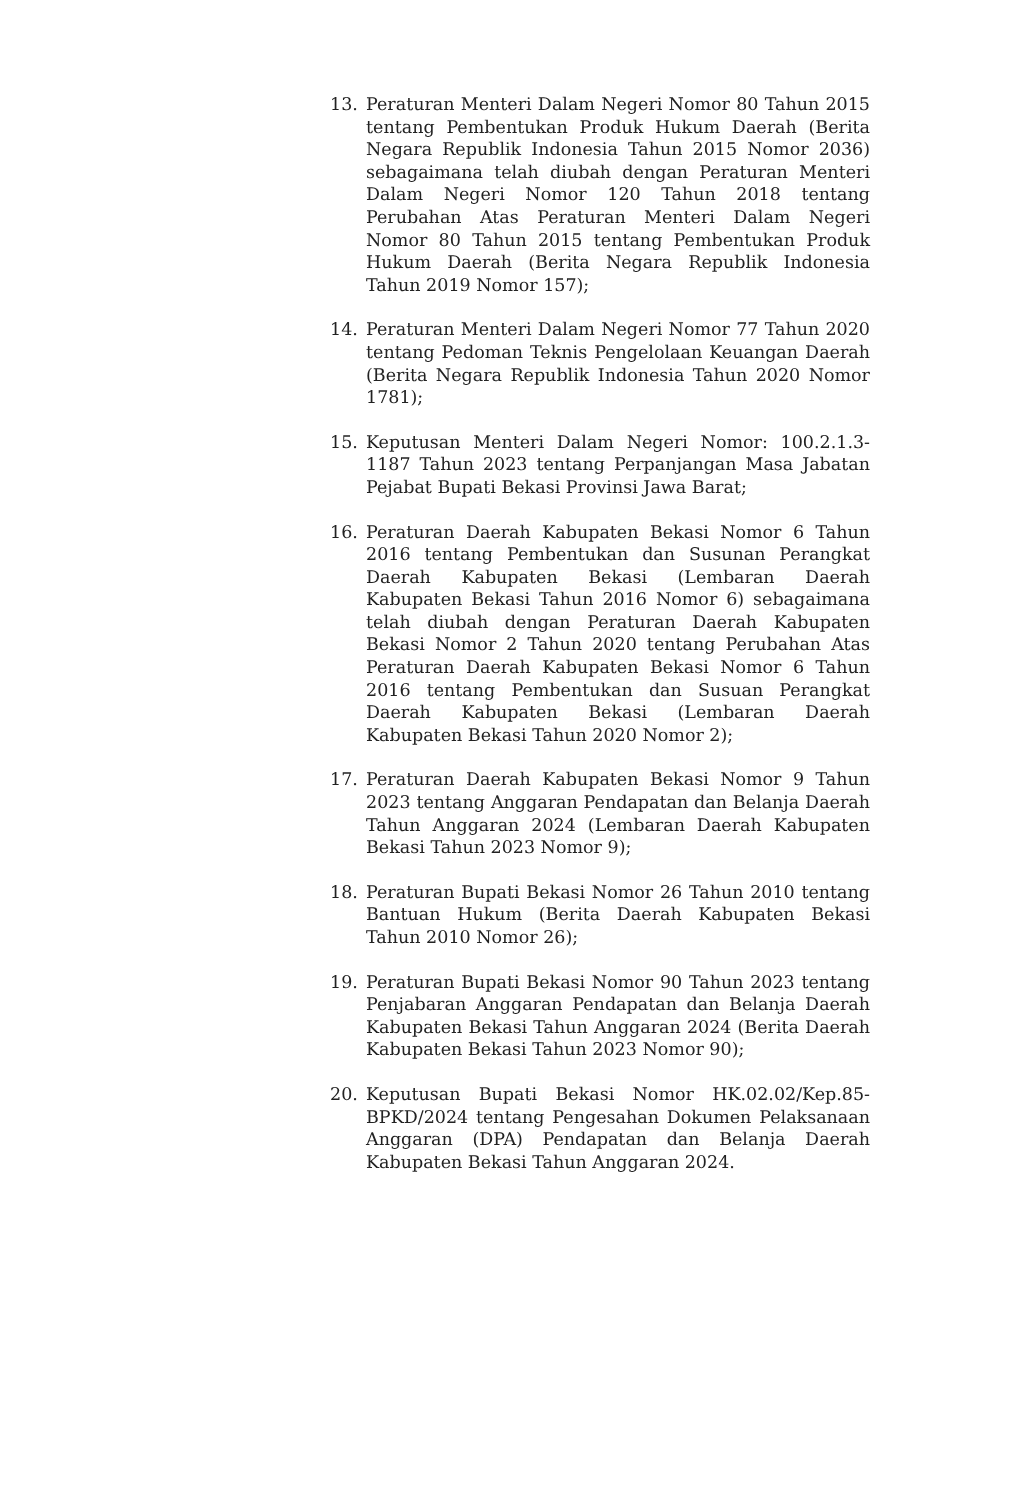13. Peraturan Menteri Dalam Negeri Nomor 80 Tahun 2015 tentang Pembentukan Produk Hukum Daerah (Berita Negara Republik Indonesia Tahun 2015 Nomor 2036) sebagaimana telah diubah dengan Peraturan Menteri Dalam Negeri Nomor 120 Tahun 2018 tentang Perubahan Atas Peraturan Menteri Dalam Negeri Nomor 80 Tahun 2015 tentang Pembentukan Produk Hukum Daerah (Berita Negara Republik Indonesia Tahun 2019 Nomor 157);
14. Peraturan Menteri Dalam Negeri Nomor 77 Tahun 2020 tentang Pedoman Teknis Pengelolaan Keuangan Daerah (Berita Negara Republik Indonesia Tahun 2020 Nomor 1781);
15. Keputusan Menteri Dalam Negeri Nomor: 100.2.1.3-1187 Tahun 2023 tentang Perpanjangan Masa Jabatan Pejabat Bupati Bekasi Provinsi Jawa Barat;
16. Peraturan Daerah Kabupaten Bekasi Nomor 6 Tahun 2016 tentang Pembentukan dan Susunan Perangkat Daerah Kabupaten Bekasi (Lembaran Daerah Kabupaten Bekasi Tahun 2016 Nomor 6) sebagaimana telah diubah dengan Peraturan Daerah Kabupaten Bekasi Nomor 2 Tahun 2020 tentang Perubahan Atas Peraturan Daerah Kabupaten Bekasi Nomor 6 Tahun 2016 tentang Pembentukan dan Susuan Perangkat Daerah Kabupaten Bekasi (Lembaran Daerah Kabupaten Bekasi Tahun 2020 Nomor 2);
17. Peraturan Daerah Kabupaten Bekasi Nomor 9 Tahun 2023 tentang Anggaran Pendapatan dan Belanja Daerah Tahun Anggaran 2024 (Lembaran Daerah Kabupaten Bekasi Tahun 2023 Nomor 9);
18. Peraturan Bupati Bekasi Nomor 26 Tahun 2010 tentang Bantuan Hukum (Berita Daerah Kabupaten Bekasi Tahun 2010 Nomor 26);
19. Peraturan Bupati Bekasi Nomor 90 Tahun 2023 tentang Penjabaran Anggaran Pendapatan dan Belanja Daerah Kabupaten Bekasi Tahun Anggaran 2024 (Berita Daerah Kabupaten Bekasi Tahun 2023 Nomor 90);
20. Keputusan Bupati Bekasi Nomor HK.02.02/Kep.85-BPKD/2024 tentang Pengesahan Dokumen Pelaksanaan Anggaran (DPA) Pendapatan dan Belanja Daerah Kabupaten Bekasi Tahun Anggaran 2024.